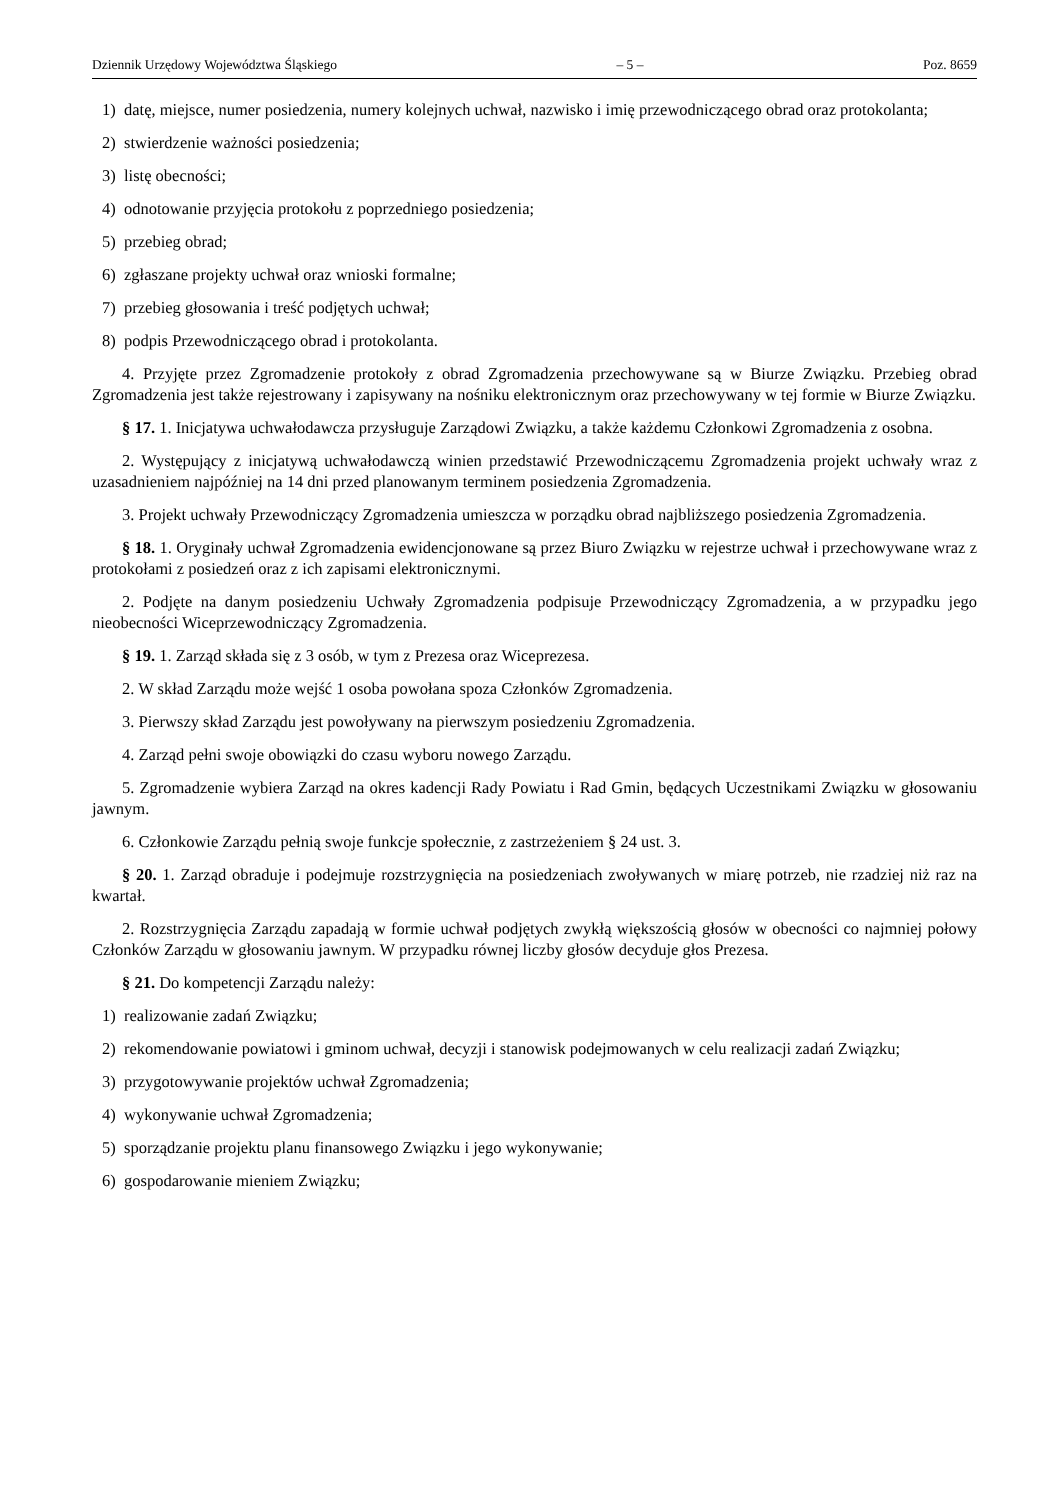Dziennik Urzędowy Województwa Śląskiego – 5 – Poz. 8659
1) datę, miejsce, numer posiedzenia, numery kolejnych uchwał, nazwisko i imię przewodniczącego obrad oraz protokolanta;
2) stwierdzenie ważności posiedzenia;
3) listę obecności;
4) odnotowanie przyjęcia protokołu z poprzedniego posiedzenia;
5) przebieg obrad;
6) zgłaszane projekty uchwał oraz wnioski formalne;
7) przebieg głosowania i treść podjętych uchwał;
8) podpis Przewodniczącego obrad i protokolanta.
4. Przyjęte przez Zgromadzenie protokoły z obrad Zgromadzenia przechowywane są w Biurze Związku. Przebieg obrad Zgromadzenia jest także rejestrowany i zapisywany na nośniku elektronicznym oraz przechowywany w tej formie w Biurze Związku.
§ 17. 1. Inicjatywa uchwałodawcza przysługuje Zarządowi Związku, a także każdemu Członkowi Zgromadzenia z osobna.
2. Występujący z inicjatywą uchwałodawczą winien przedstawić Przewodniczącemu Zgromadzenia projekt uchwały wraz z uzasadnieniem najpóźniej na 14 dni przed planowanym terminem posiedzenia Zgromadzenia.
3. Projekt uchwały Przewodniczący Zgromadzenia umieszcza w porządku obrad najbliższego posiedzenia Zgromadzenia.
§ 18. 1. Oryginały uchwał Zgromadzenia ewidencjonowane są przez Biuro Związku w rejestrze uchwał i przechowywane wraz z protokołami z posiedzeń oraz z ich zapisami elektronicznymi.
2. Podjęte na danym posiedzeniu Uchwały Zgromadzenia podpisuje Przewodniczący Zgromadzenia, a w przypadku jego nieobecności Wiceprzewodniczący Zgromadzenia.
§ 19. 1. Zarząd składa się z 3 osób, w tym z Prezesa oraz Wiceprezesa.
2. W skład Zarządu może wejść 1 osoba powołana spoza Członków Zgromadzenia.
3. Pierwszy skład Zarządu jest powoływany na pierwszym posiedzeniu Zgromadzenia.
4. Zarząd pełni swoje obowiązki do czasu wyboru nowego Zarządu.
5. Zgromadzenie wybiera Zarząd na okres kadencji Rady Powiatu i Rad Gmin, będących Uczestnikami Związku w głosowaniu jawnym.
6. Członkowie Zarządu pełnią swoje funkcje społecznie, z zastrzeżeniem § 24 ust. 3.
§ 20. 1. Zarząd obraduje i podejmuje rozstrzygnięcia na posiedzeniach zwoływanych w miarę potrzeb, nie rzadziej niż raz na kwartał.
2. Rozstrzygnięcia Zarządu zapadają w formie uchwał podjętych zwykłą większością głosów w obecności co najmniej połowy Członków Zarządu w głosowaniu jawnym. W przypadku równej liczby głosów decyduje głos Prezesa.
§ 21. Do kompetencji Zarządu należy:
1) realizowanie zadań Związku;
2) rekomendowanie powiatowi i gminom uchwał, decyzji i stanowisk podejmowanych w celu realizacji zadań Związku;
3) przygotowywanie projektów uchwał Zgromadzenia;
4) wykonywanie uchwał Zgromadzenia;
5) sporządzanie projektu planu finansowego Związku i jego wykonywanie;
6) gospodarowanie mieniem Związku;